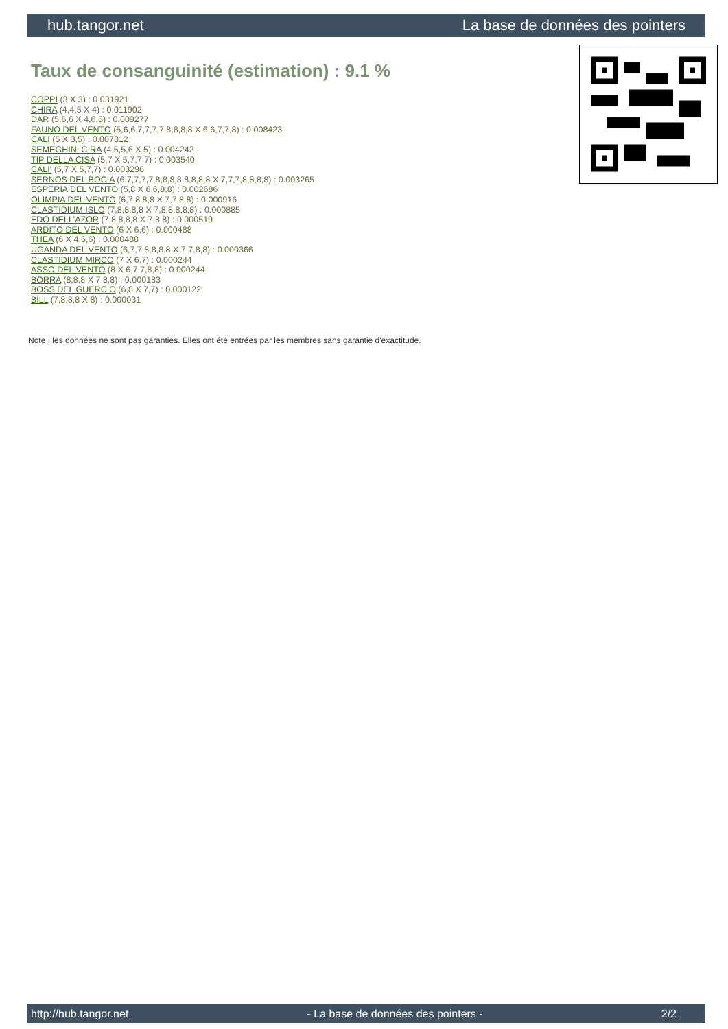hub.tangor.net La base de données des pointers
Taux de consanguinité (estimation) : 9.1 %
COPPI (3 X 3) : 0.031921
CHIRA (4,4,5 X 4) : 0.011902
DAR (5,6,6 X 4,6,6) : 0.009277
FAUNO DEL VENTO (5,6,6,7,7,7,7,8,8,8,8 X 6,6,7,7,8) : 0.008423
CALI (5 X 3,5) : 0.007812
SEMEGHINI CIRA (4,5,5,6 X 5) : 0.004242
TIP DELLA CISA (5,7 X 5,7,7,7) : 0.003540
CALI' (5,7 X 5,7,7) : 0.003296
SERNOS DEL BOCIA (6,7,7,7,7,8,8,8,8,8,8,8,8 X 7,7,7,8,8,8,8) : 0.003265
ESPERIA DEL VENTO (5,8 X 6,6,8,8) : 0.002686
OLIMPIA DEL VENTO (6,7,8,8,8 X 7,7,8,8) : 0.000916
CLASTIDIUM ISLO (7,8,8,8,8 X 7,8,8,8,8,8) : 0.000885
EDO DELL'AZOR (7,8,8,8,8 X 7,8,8) : 0.000519
ARDITO DEL VENTO (6 X 6,6) : 0.000488
THEA (6 X 4,6,6) : 0.000488
UGANDA DEL VENTO (6,7,7,8,8,8,8 X 7,7,8,8) : 0.000366
CLASTIDIUM MIRCO (7 X 6,7) : 0.000244
ASSO DEL VENTO (8 X 6,7,7,8,8) : 0.000244
BORRA (8,8,8 X 7,8,8) : 0.000183
BOSS DEL GUERCIO (6,8 X 7,7) : 0.000122
BILL (7,8,8,8 X 8) : 0.000031
Note : les données ne sont pas garanties. Elles ont été entrées par les membres sans garantie d'exactitude.
http://hub.tangor.net - La base de données des pointers - 2/2